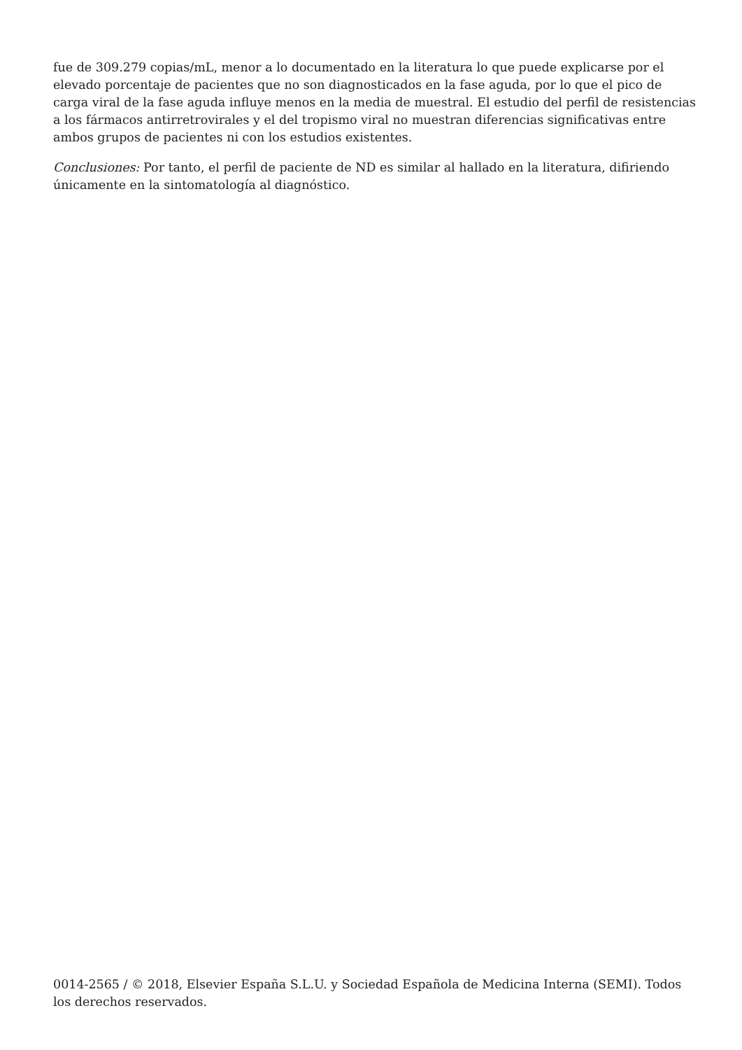fue de 309.279 copias/mL, menor a lo documentado en la literatura lo que puede explicarse por el elevado porcentaje de pacientes que no son diagnosticados en la fase aguda, por lo que el pico de carga viral de la fase aguda influye menos en la media de muestral. El estudio del perfil de resistencias a los fármacos antirretrovirales y el del tropismo viral no muestran diferencias significativas entre ambos grupos de pacientes ni con los estudios existentes.
Conclusiones: Por tanto, el perfil de paciente de ND es similar al hallado en la literatura, difiriendo únicamente en la sintomatología al diagnóstico.
0014-2565 / © 2018, Elsevier España S.L.U. y Sociedad Española de Medicina Interna (SEMI). Todos los derechos reservados.